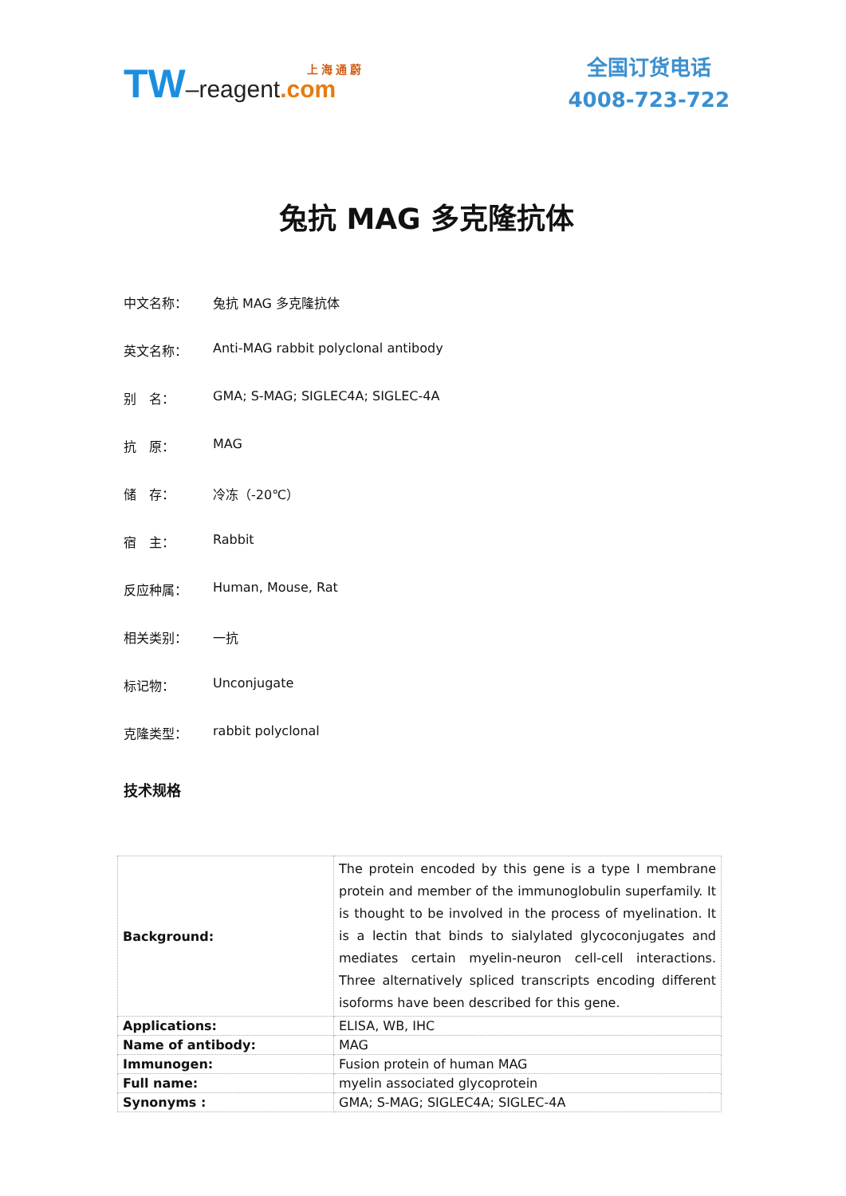上 海 通 蔚
TW–reagent.com
全国订货电话
4008-723-722
兔抗 MAG 多克隆抗体
中文名称： 兔抗 MAG 多克隆抗体
英文名称： Anti-MAG rabbit polyclonal antibody
别　名： GMA; S-MAG; SIGLEC4A; SIGLEC-4A
抗　原： MAG
储　存： 冷冻（-20℃）
宿　主： Rabbit
反应种属： Human, Mouse, Rat
相关类别： 一抗
标记物： Unconjugate
克隆类型： rabbit polyclonal
技术规格
| Background: | The protein encoded by this gene is a type I membrane protein and member of the immunoglobulin superfamily. It is thought to be involved in the process of myelination. It is a lectin that binds to sialylated glycoconjugates and mediates certain myelin-neuron cell-cell interactions. Three alternatively spliced transcripts encoding different isoforms have been described for this gene. |
| Applications: | ELISA, WB, IHC |
| Name of antibody: | MAG |
| Immunogen: | Fusion protein of human MAG |
| Full name: | myelin associated glycoprotein |
| Synonyms : | GMA; S-MAG; SIGLEC4A; SIGLEC-4A |